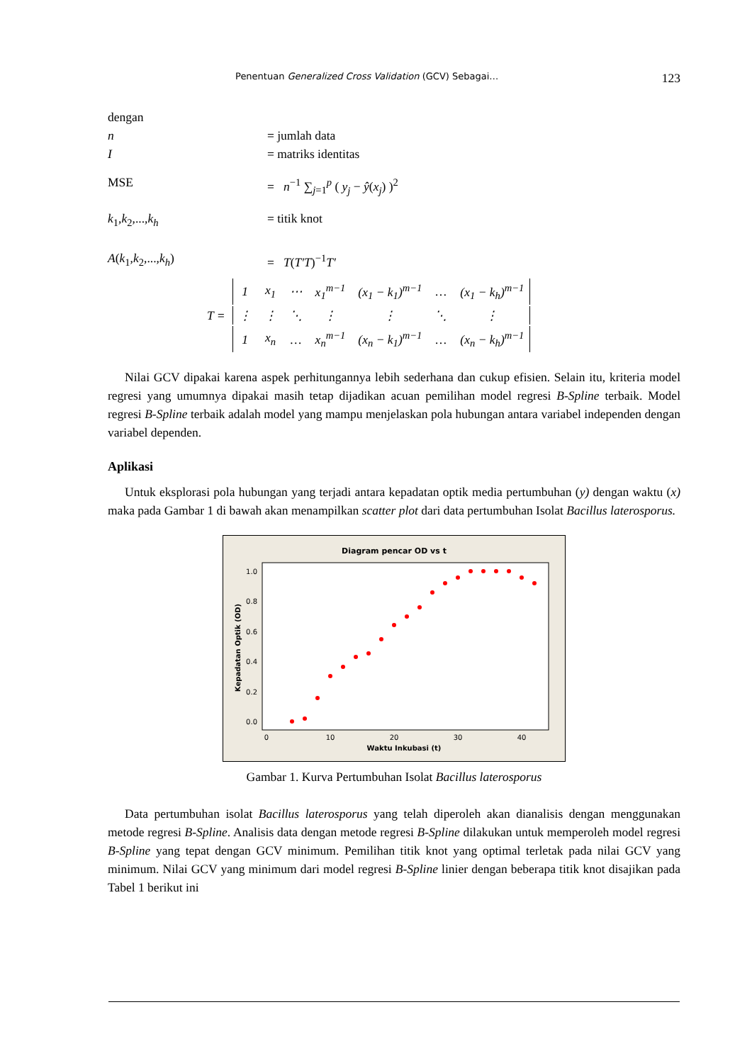Penentuan Generalized Cross Validation (GCV) Sebagai… 123
dengan
n = jumlah data
I = matriks identitas
MSE = n<sup>−1</sup> ∑<sub>j=1</sub><sup>p</sup> ( y<sub>j</sub> − ŷ(x<sub>j</sub>) )<sup>2</sup>
k<sub>1</sub>,k<sub>2</sub>,...,k<sub>h</sub> = titik knot
A(k<sub>1</sub>,k<sub>2</sub>,...,k<sub>h</sub>) = T(T′T)<sup>−1</sup>T′
| T = | 1 | x<sub>1</sub> | ⋯ | x<sub>1</sub><sup>m−1</sup> | (x<sub>1</sub> − k<sub>1</sub>)<sup>m−1</sup> | … | (x<sub>1</sub> − k<sub>h</sub>)<sup>m−1</sup> |
| | ⋮ | ⋮ | ⋱ | ⋮ | ⋮ | ⋱ | ⋮ |
| | 1 | x<sub>n</sub> | … | x<sub>n</sub><sup>m−1</sup> | (x<sub>n</sub> − k<sub>1</sub>)<sup>m−1</sup> | … | (x<sub>n</sub> − k<sub>h</sub>)<sup>m−1</sup> |
Nilai GCV dipakai karena aspek perhitungannya lebih sederhana dan cukup efisien. Selain itu, kriteria model regresi yang umumnya dipakai masih tetap dijadikan acuan pemilihan model regresi B-Spline terbaik. Model regresi B-Spline terbaik adalah model yang mampu menjelaskan pola hubungan antara variabel independen dengan variabel dependen.
Aplikasi
Untuk eksplorasi pola hubungan yang terjadi antara kepadatan optik media pertumbuhan (y) dengan waktu (x) maka pada Gambar 1 di bawah akan menampilkan scatter plot dari data pertumbuhan Isolat Bacillus laterosporus.
Diagram pencar OD vs t
1.0
0.8
0.6
0.4
0.2
0.0
0
10
20
30
40
Waktu Inkubasi (t)
Kepadatan Optik (OD)
Gambar 1. Kurva Pertumbuhan Isolat Bacillus laterosporus
Data pertumbuhan isolat Bacillus laterosporus yang telah diperoleh akan dianalisis dengan menggunakan metode regresi B-Spline. Analisis data dengan metode regresi B-Spline dilakukan untuk memperoleh model regresi B-Spline yang tepat dengan GCV minimum. Pemilihan titik knot yang optimal terletak pada nilai GCV yang minimum. Nilai GCV yang minimum dari model regresi B-Spline linier dengan beberapa titik knot disajikan pada Tabel 1 berikut ini